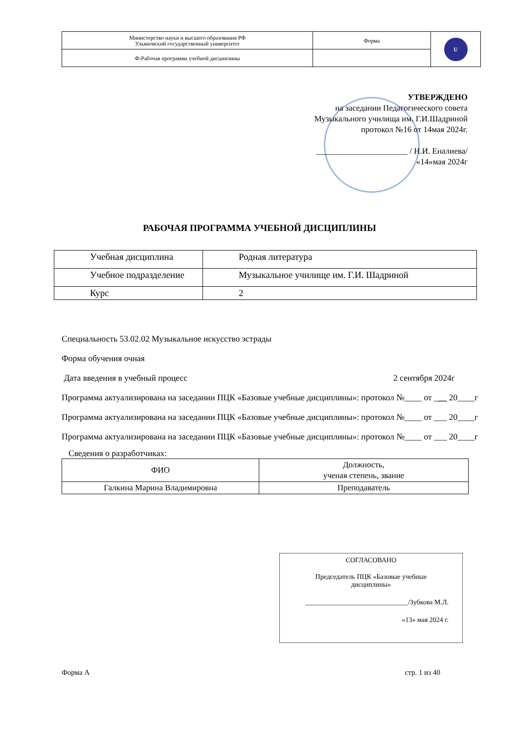| Министерство науки и высшего образования РФ Ульяновский государственный университет | Форма | U |
| Ф-Рабочая программа учебной дисциплины | | |
УТВЕРЖДЕНО
на заседании Педагогического совета
Музыкального училища им. Г.И.Шадриной
протокол №16 от 14мая 2024г.
______________________ / Н.И. Еналиева/
«14»мая 2024г
РАБОЧАЯ ПРОГРАММА УЧЕБНОЙ ДИСЦИПЛИНЫ
| Учебная дисциплина | Родная литература |
| Учебное подразделение | Музыкальное училище им. Г.И. Шадриной |
| Курс | 2 |
Специальность 53.02.02 Музыкальное искусство эстрады
Форма обучения очная
Дата введения в учебный процесс 2 сентября 2024г
Программа актуализирована на заседании ПЦК «Базовые учебные дисциплины»: протокол №____ от ___ 20____г
Программа актуализирована на заседании ПЦК «Базовые учебные дисциплины»: протокол №____ от ___ 20____г
Программа актуализирована на заседании ПЦК «Базовые учебные дисциплины»: протокол №____ от ___ 20____г
Сведения о разработчиках:
| ФИО | Должность, ученая степень, звание |
| --- | --- |
| Галкина Марина Владимировна | Преподаватель |
СОГЛАСОВАНО
Председатель ПЦК «Базовые учебные
дисциплины»
______________________________/Зубкова М.Л.
«13» мая 2024 г.
Форма А стр. 1 из 40